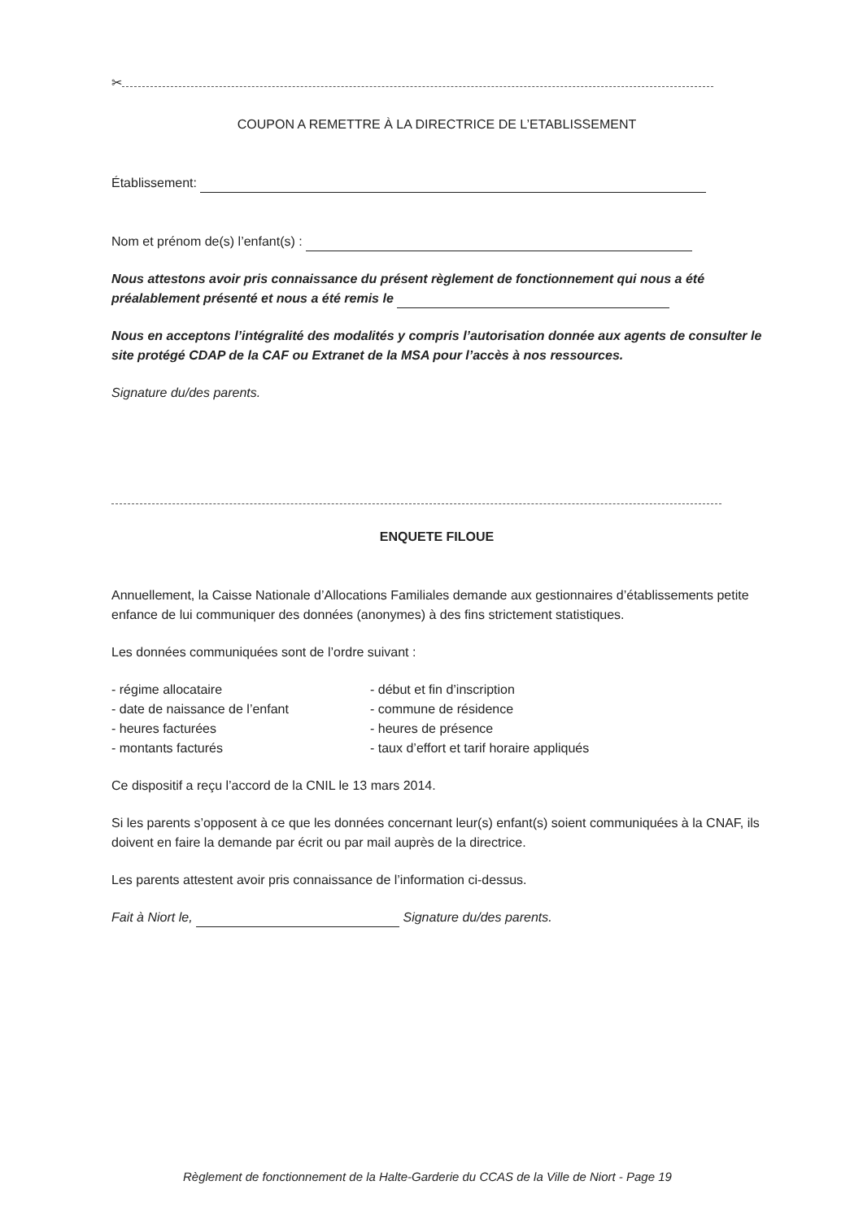✂
COUPON A REMETTRE À LA DIRECTRICE DE L’ETABLISSEMENT
Établissement:
Nom et prénom de(s) l’enfant(s) :
Nous attestons avoir pris connaissance du présent règlement de fonctionnement qui nous a été préalablement présenté et nous a été remis le
Nous en acceptons l’intégralité des modalités y compris l’autorisation donnée aux agents de consulter le site protégé CDAP de la CAF ou Extranet de la MSA pour l’accès à nos ressources.
Signature du/des parents.
ENQUETE FILOUE
Annuellement, la Caisse Nationale d’Allocations Familiales demande aux gestionnaires d’établissements petite enfance de lui communiquer des données (anonymes) à des fins strictement statistiques.
Les données communiquées sont de l’ordre suivant :
- régime allocataire
- date de naissance de l’enfant
- heures facturées
- montants facturés
- début et fin d’inscription
- commune de résidence
- heures de présence
- taux d’effort et tarif horaire appliqués
Ce dispositif a reçu l’accord de la CNIL le 13 mars 2014.
Si les parents s’opposent à ce que les données concernant leur(s) enfant(s) soient communiquées à la CNAF, ils doivent en faire la demande par écrit ou par mail auprès de la directrice.
Les parents attestent avoir pris connaissance de l’information ci-dessus.
Fait à Niort le, Signature du/des parents.
Règlement de fonctionnement de la Halte-Garderie du CCAS de la Ville de Niort - Page 19